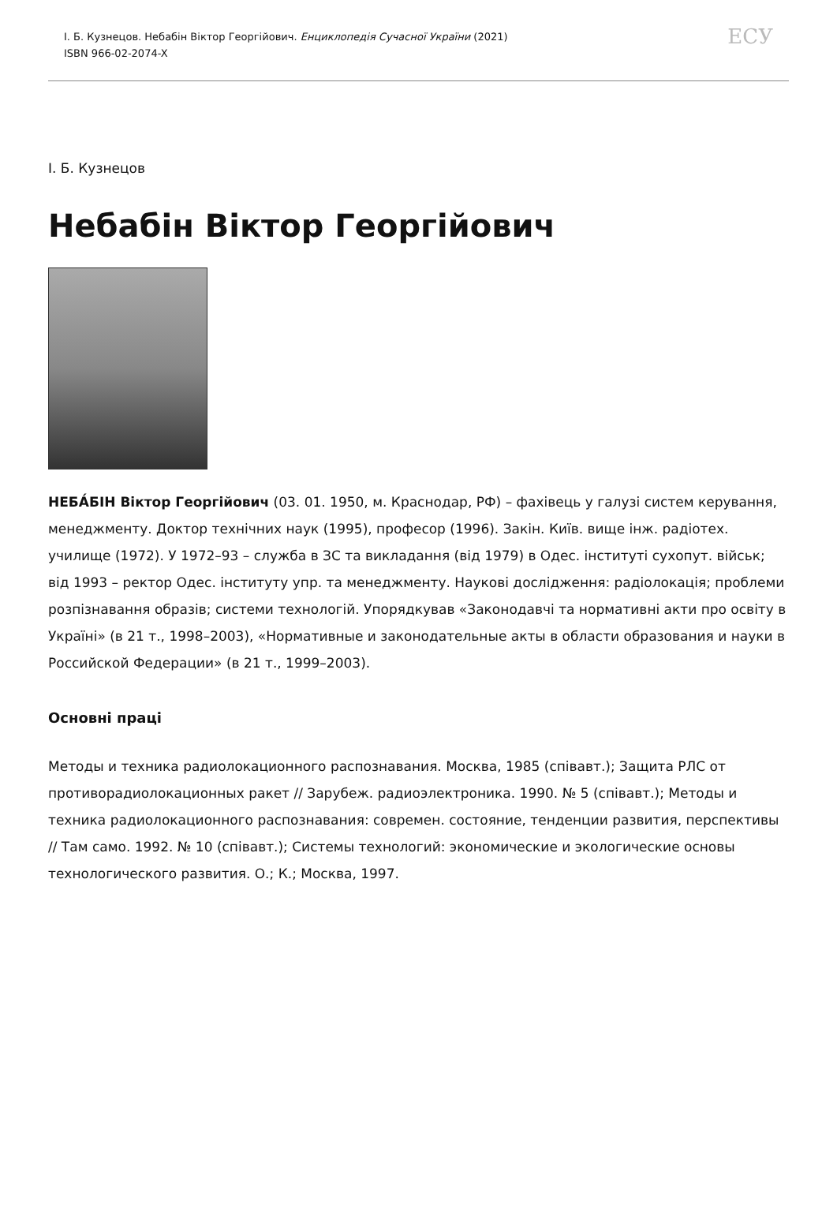І. Б. Кузнецов. Небабін Віктор Георгійович. Енциклопедія Сучасної України (2021)
ISBN 966-02-2074-X
ЕСУ
І. Б. Кузнецов
Небабін Віктор Георгійович
НЕБА́БІН Віктор Георгійович (03. 01. 1950, м. Краснодар, РФ) – фахівець у галузі систем керування, менеджменту. Доктор технічних наук (1995), професор (1996). Закін. Київ. вище інж. радіотех. училище (1972). У 1972–93 – служба в ЗС та викладання (від 1979) в Одес. інституті сухопут. військ; від 1993 – ректор Одес. інституту упр. та менеджменту. Наукові дослідження: радіолокація; проблеми розпізнавання образів; системи технологій. Упорядкував «Законодавчі та нормативні акти про освіту в Україні» (в 21 т., 1998–2003), «Нормативные и законодательные акты в области образования и науки в Российской Федерации» (в 21 т., 1999–2003).
Основні праці
Методы и техника радиолокационного распознавания. Москва, 1985 (співавт.); Защита РЛС от противорадиолокационных ракет // Зарубеж. радиоэлектроника. 1990. № 5 (співавт.); Методы и техника радиолокационного распознавания: современ. состояние, тенденции развития, перспективы // Там само. 1992. № 10 (співавт.); Системы технологий: экономические и экологические основы технологического развития. О.; К.; Москва, 1997.